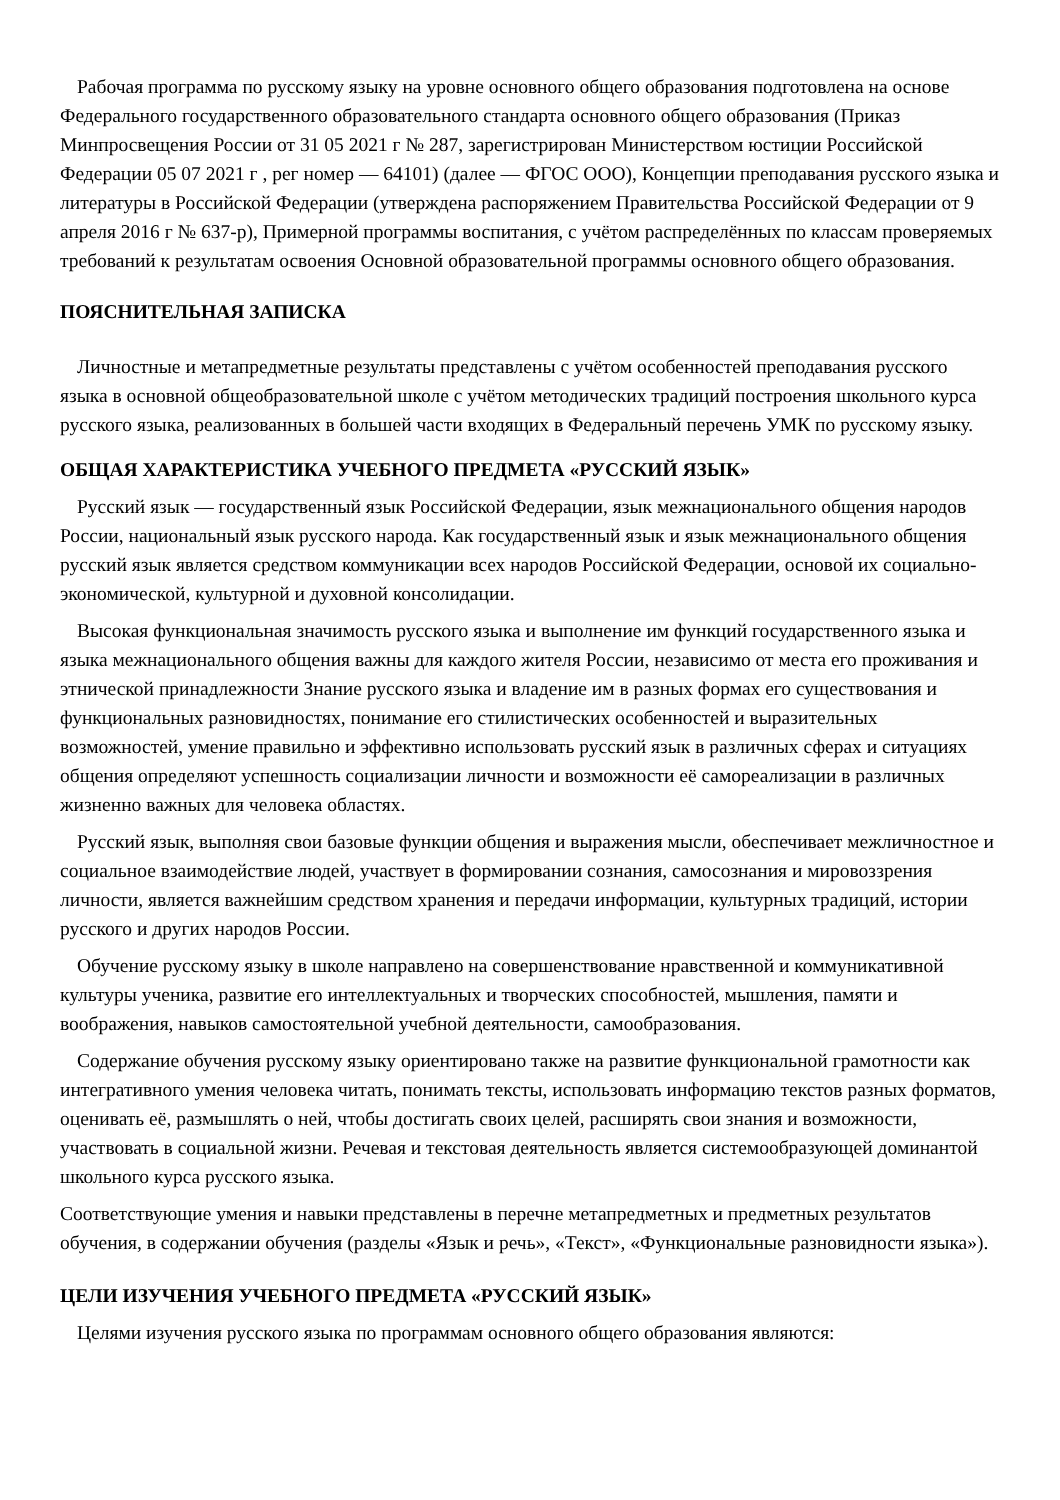Рабочая программа по русскому языку на уровне основного общего образования подготовлена на основе Федерального государственного образовательного стандарта основного общего образования (Приказ Минпросвещения России от 31 05 2021 г № 287, зарегистрирован Министерством юстиции Российской Федерации 05 07 2021 г , рег номер — 64101) (далее — ФГОС ООО), Концепции преподавания русского языка и литературы в Российской Федерации (утверждена распоряжением Правительства Российской Федерации от 9 апреля 2016 г № 637-р), Примерной программы воспитания, с учётом распределённых по классам проверяемых требований к результатам освоения Основной образовательной программы основного общего образования.
ПОЯСНИТЕЛЬНАЯ ЗАПИСКА
Личностные и метапредметные результаты представлены с учётом особенностей преподавания русского языка в основной общеобразовательной школе с учётом методических традиций построения школьного курса русского языка, реализованных в большей части входящих в Федеральный перечень УМК по русскому языку.
ОБЩАЯ ХАРАКТЕРИСТИКА УЧЕБНОГО ПРЕДМЕТА «РУССКИЙ ЯЗЫК»
Русский язык — государственный язык Российской Федерации, язык межнационального общения народов России, национальный язык русского народа. Как государственный язык и язык межнационального общения русский язык является средством коммуникации всех народов Российской Федерации, основой их социально-экономической, культурной и духовной консолидации.
Высокая функциональная значимость русского языка и выполнение им функций государственного языка и языка межнационального общения важны для каждого жителя России, независимо от места его проживания и этнической принадлежности Знание русского языка и владение им в разных формах его существования и функциональных разновидностях, понимание его стилистических особенностей и выразительных возможностей, умение правильно и эффективно использовать русский язык в различных сферах и ситуациях общения определяют успешность социализации личности и возможности её самореализации в различных жизненно важных для человека областях.
Русский язык, выполняя свои базовые функции общения и выражения мысли, обеспечивает межличностное и социальное взаимодействие людей, участвует в формировании сознания, самосознания и мировоззрения личности, является важнейшим средством хранения и передачи информации, культурных традиций, истории русского и других народов России.
Обучение русскому языку в школе направлено на совершенствование нравственной и коммуникативной культуры ученика, развитие его интеллектуальных и творческих способностей, мышления, памяти и воображения, навыков самостоятельной учебной деятельности, самообразования.
Содержание обучения русскому языку ориентировано также на развитие функциональной грамотности как интегративного умения человека читать, понимать тексты, использовать информацию текстов разных форматов, оценивать её, размышлять о ней, чтобы достигать своих целей, расширять свои знания и возможности, участвовать в социальной жизни. Речевая и текстовая деятельность является системообразующей доминантой школьного курса русского языка.
Соответствующие умения и навыки представлены в перечне метапредметных и предметных результатов обучения, в содержании обучения (разделы «Язык и речь», «Текст», «Функциональные разновидности языка»).
ЦЕЛИ ИЗУЧЕНИЯ УЧЕБНОГО ПРЕДМЕТА «РУССКИЙ ЯЗЫК»
Целями изучения русского языка по программам основного общего образования являются: